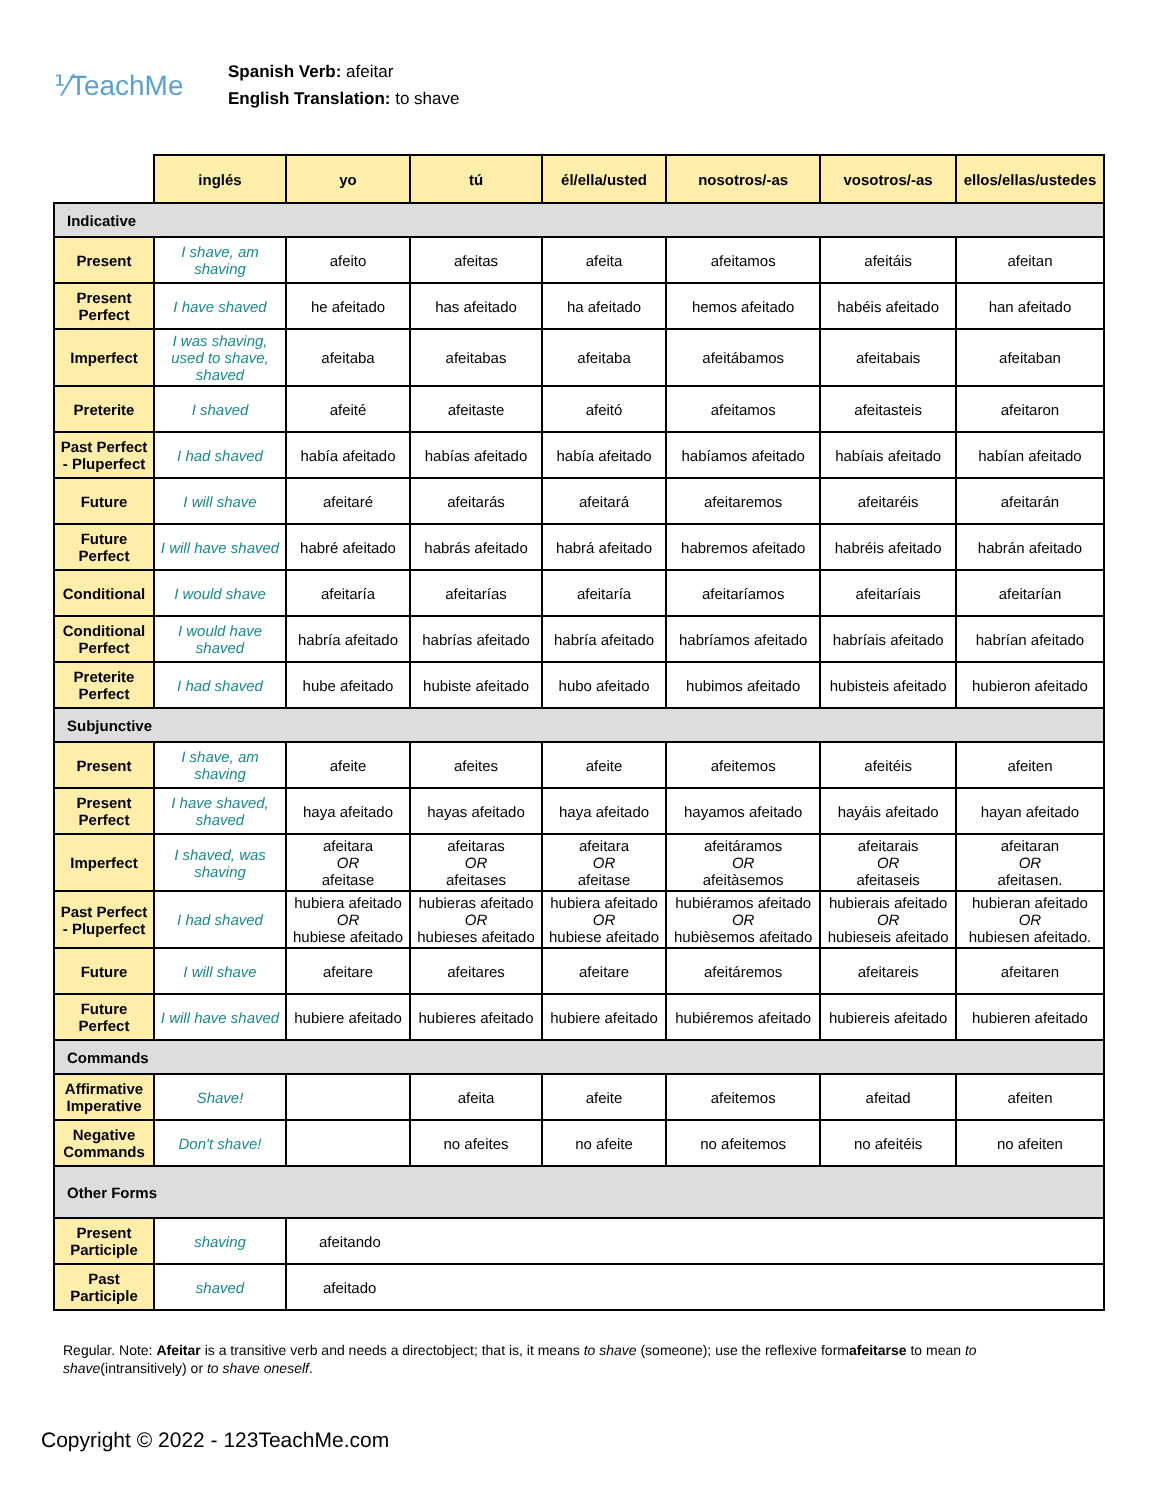⅟TeachMe
Spanish Verb: afeitar
English Translation: to shave
| | inglés | yo | tú | él/ella/usted | nosotros/-as | vosotros/-as | ellos/ellas/ustedes |
| --- | --- | --- | --- | --- | --- | --- | --- |
| Indicative | | | | | | | |
| Present | I shave, am shaving | afeito | afeitas | afeita | afeitamos | afeitáis | afeitan |
| Present Perfect | I have shaved | he afeitado | has afeitado | ha afeitado | hemos afeitado | habéis afeitado | han afeitado |
| Imperfect | I was shaving, used to shave, shaved | afeitaba | afeitabas | afeitaba | afeitábamos | afeitabais | afeitaban |
| Preterite | I shaved | afeité | afeitaste | afeitó | afeitamos | afeitasteis | afeitaron |
| Past Perfect - Pluperfect | I had shaved | había afeitado | habías afeitado | había afeitado | habíamos afeitado | habíais afeitado | habían afeitado |
| Future | I will shave | afeitaré | afeitarás | afeitará | afeitaremos | afeitaréis | afeitarán |
| Future Perfect | I will have shaved | habré afeitado | habrás afeitado | habrá afeitado | habremos afeitado | habréis afeitado | habrán afeitado |
| Conditional | I would shave | afeitaría | afeitarías | afeitaría | afeitaríamos | afeitaríais | afeitarían |
| Conditional Perfect | I would have shaved | habría afeitado | habrías afeitado | habría afeitado | habríamos afeitado | habríais afeitado | habrían afeitado |
| Preterite Perfect | I had shaved | hube afeitado | hubiste afeitado | hubo afeitado | hubimos afeitado | hubisteis afeitado | hubieron afeitado |
| Subjunctive | | | | | | | |
| Present | I shave, am shaving | afeite | afeites | afeite | afeitemos | afeitéis | afeiten |
| Present Perfect | I have shaved, shaved | haya afeitado | hayas afeitado | haya afeitado | hayamos afeitado | hayáis afeitado | hayan afeitado |
| Imperfect | I shaved, was shaving | afeitara OR afeitase | afeitaras OR afeitases | afeitara OR afeitase | afeitáramos OR afeitàsemos | afeitarais OR afeitaseis | afeitaran OR afeitasen. |
| Past Perfect - Pluperfect | I had shaved | hubiera afeitado OR hubiese afeitado | hubieras afeitado OR hubieses afeitado | hubiera afeitado OR hubiese afeitado | hubiéramos afeitado OR hubièsemos afeitado | hubierais afeitado OR hubieseis afeitado | hubieran afeitado OR hubiesen afeitado. |
| Future | I will shave | afeitare | afeitares | afeitare | afeitáremos | afeitareis | afeitaren |
| Future Perfect | I will have shaved | hubiere afeitado | hubieres afeitado | hubiere afeitado | hubiéremos afeitado | hubiereis afeitado | hubieren afeitado |
| Commands | | | | | | | |
| Affirmative Imperative | Shave! | | afeita | afeite | afeitemos | afeitad | afeiten |
| Negative Commands | Don't shave! | | no afeites | no afeite | no afeitemos | no afeitéis | no afeiten |
| Other Forms | | | | | | | |
| Present Participle | shaving | afeitando | | | | | |
| Past Participle | shaved | afeitado | | | | | |
Regular. Note: Afeitar is a transitive verb and needs a directobject; that is, it means to shave (someone); use the reflexive formafeitarse to mean to shave(intransitively) or to shave oneself.
Copyright © 2022 - 123TeachMe.com